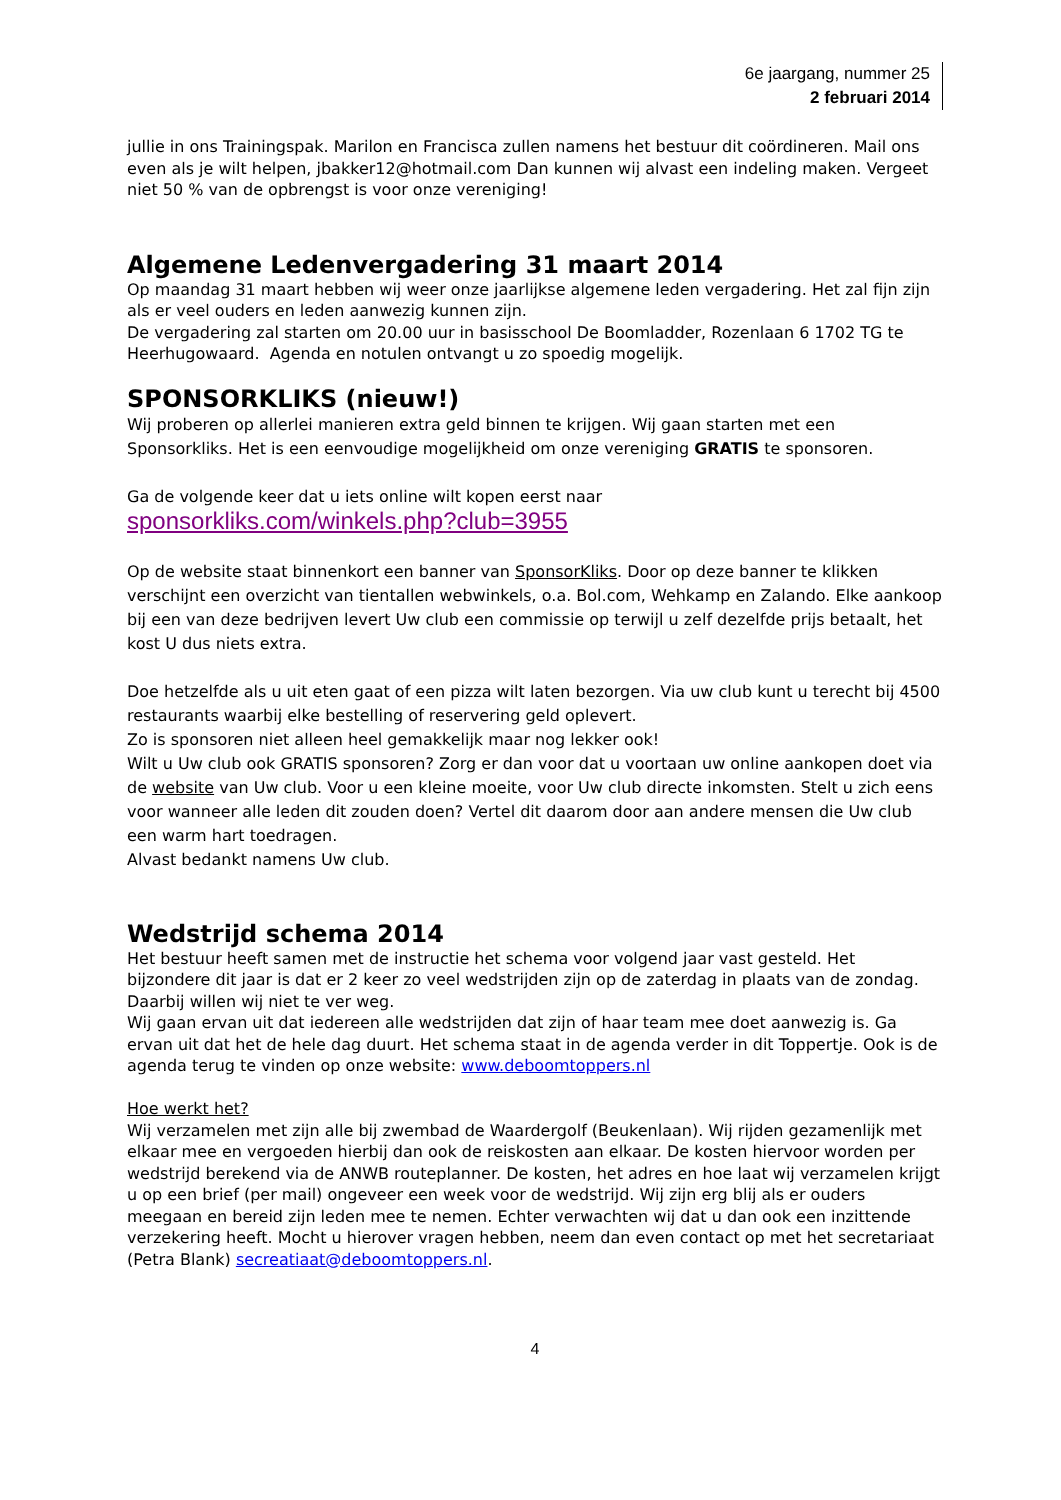6e jaargang, nummer 25
2 februari 2014
jullie in ons Trainingspak. Marilon en Francisca zullen namens het bestuur dit coördineren. Mail ons even als je wilt helpen, jbakker12@hotmail.com Dan kunnen wij alvast een indeling maken. Vergeet niet 50 % van de opbrengst is voor onze vereniging!
Algemene Ledenvergadering 31 maart 2014
Op maandag 31 maart hebben wij weer onze jaarlijkse algemene leden vergadering. Het zal fijn zijn als er veel ouders en leden aanwezig kunnen zijn.
De vergadering zal starten om 20.00 uur in basisschool De Boomladder, Rozenlaan 6 1702 TG te Heerhugowaard. Agenda en notulen ontvangt u zo spoedig mogelijk.
SPONSORKLIKS (nieuw!)
Wij proberen op allerlei manieren extra geld binnen te krijgen. Wij gaan starten met een Sponsorkliks. Het is een eenvoudige mogelijkheid om onze vereniging GRATIS te sponsoren.
Ga de volgende keer dat u iets online wilt kopen eerst naar
sponsorkliks.com/winkels.php?club=3955
Op de website staat binnenkort een banner van SponsorKliks. Door op deze banner te klikken verschijnt een overzicht van tientallen webwinkels, o.a. Bol.com, Wehkamp en Zalando. Elke aankoop bij een van deze bedrijven levert Uw club een commissie op terwijl u zelf dezelfde prijs betaalt, het kost U dus niets extra.
Doe hetzelfde als u uit eten gaat of een pizza wilt laten bezorgen. Via uw club kunt u terecht bij 4500 restaurants waarbij elke bestelling of reservering geld oplevert.
Zo is sponsoren niet alleen heel gemakkelijk maar nog lekker ook!
Wilt u Uw club ook GRATIS sponsoren? Zorg er dan voor dat u voortaan uw online aankopen doet via de website van Uw club. Voor u een kleine moeite, voor Uw club directe inkomsten. Stelt u zich eens voor wanneer alle leden dit zouden doen? Vertel dit daarom door aan andere mensen die Uw club een warm hart toedragen.
Alvast bedankt namens Uw club.
Wedstrijd schema 2014
Het bestuur heeft samen met de instructie het schema voor volgend jaar vast gesteld. Het bijzondere dit jaar is dat er 2 keer zo veel wedstrijden zijn op de zaterdag in plaats van de zondag. Daarbij willen wij niet te ver weg.
Wij gaan ervan uit dat iedereen alle wedstrijden dat zijn of haar team mee doet aanwezig is. Ga ervan uit dat het de hele dag duurt. Het schema staat in de agenda verder in dit Toppertje. Ook is de agenda terug te vinden op onze website: www.deboomtoppers.nl
Hoe werkt het?
Wij verzamelen met zijn alle bij zwembad de Waardergolf (Beukenlaan). Wij rijden gezamenlijk met elkaar mee en vergoeden hierbij dan ook de reiskosten aan elkaar. De kosten hiervoor worden per wedstrijd berekend via de ANWB routeplanner. De kosten, het adres en hoe laat wij verzamelen krijgt u op een brief (per mail) ongeveer een week voor de wedstrijd. Wij zijn erg blij als er ouders meegaan en bereid zijn leden mee te nemen. Echter verwachten wij dat u dan ook een inzittende verzekering heeft. Mocht u hierover vragen hebben, neem dan even contact op met het secretariaat (Petra Blank) secreatiaat@deboomtoppers.nl.
4